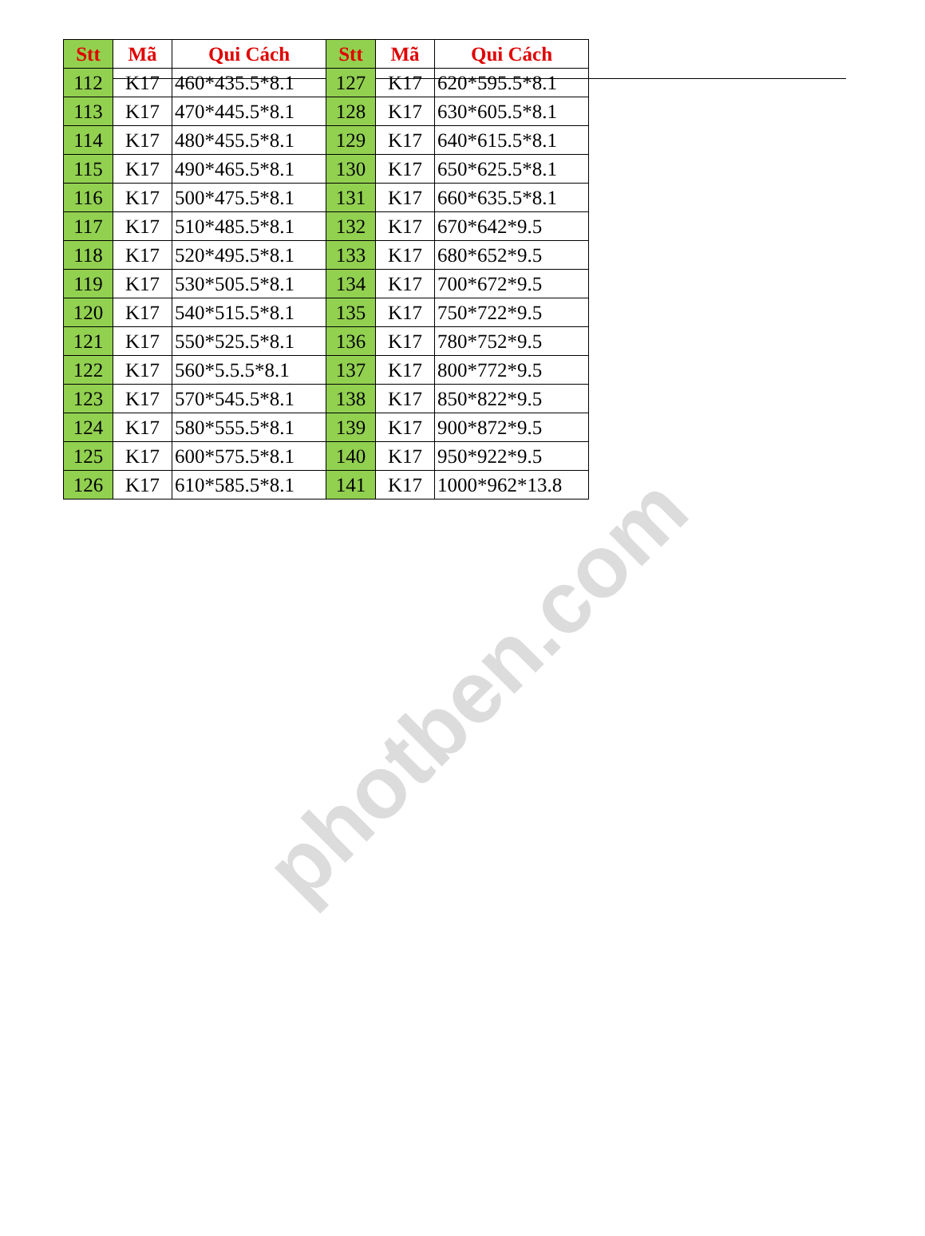| Stt | Mã | Qui Cách | Stt | Mã | Qui Cách |
| --- | --- | --- | --- | --- | --- |
| 112 | K17 | 460*435.5*8.1 | 127 | K17 | 620*595.5*8.1 |
| 113 | K17 | 470*445.5*8.1 | 128 | K17 | 630*605.5*8.1 |
| 114 | K17 | 480*455.5*8.1 | 129 | K17 | 640*615.5*8.1 |
| 115 | K17 | 490*465.5*8.1 | 130 | K17 | 650*625.5*8.1 |
| 116 | K17 | 500*475.5*8.1 | 131 | K17 | 660*635.5*8.1 |
| 117 | K17 | 510*485.5*8.1 | 132 | K17 | 670*642*9.5 |
| 118 | K17 | 520*495.5*8.1 | 133 | K17 | 680*652*9.5 |
| 119 | K17 | 530*505.5*8.1 | 134 | K17 | 700*672*9.5 |
| 120 | K17 | 540*515.5*8.1 | 135 | K17 | 750*722*9.5 |
| 121 | K17 | 550*525.5*8.1 | 136 | K17 | 780*752*9.5 |
| 122 | K17 | 560*5.5.5*8.1 | 137 | K17 | 800*772*9.5 |
| 123 | K17 | 570*545.5*8.1 | 138 | K17 | 850*822*9.5 |
| 124 | K17 | 580*555.5*8.1 | 139 | K17 | 900*872*9.5 |
| 125 | K17 | 600*575.5*8.1 | 140 | K17 | 950*922*9.5 |
| 126 | K17 | 610*585.5*8.1 | 141 | K17 | 1000*962*13.8 |
photben.com